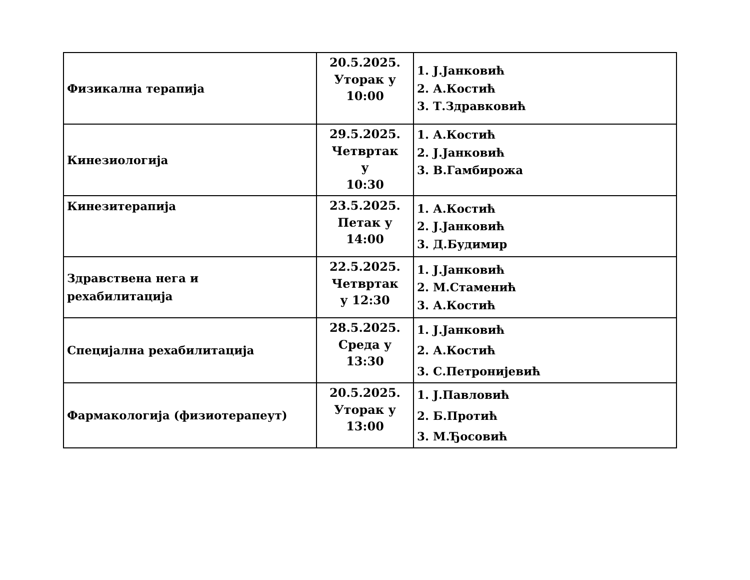| Физикална терапија | 20.5.2025. Уторак у 10:00 | 1. Ј.Јанковић 2. А.Костић 3. Т.Здравковић |
| Кинезиологија | 29.5.2025. Четвртак у 10:30 | 1. А.Костић 2. Ј.Јанковић 3. В.Гамбирожа |
| Кинезитерапија | 23.5.2025. Петак у 14:00 | 1. А.Костић 2. Ј.Јанковић 3. Д.Будимир |
| Здравствена нега и рехабилитација | 22.5.2025. Четвртак у 12:30 | 1. Ј.Јанковић 2. М.Стаменић 3. А.Костић |
| Специјална рехабилитација | 28.5.2025. Среда у 13:30 | 1. Ј.Јанковић 2. А.Костић 3. С.Петронијевић |
| Фармакологија (физиотерапеут) | 20.5.2025. Уторак у 13:00 | 1. Ј.Павловић 2. Б.Протић 3. М.Ђосовић |